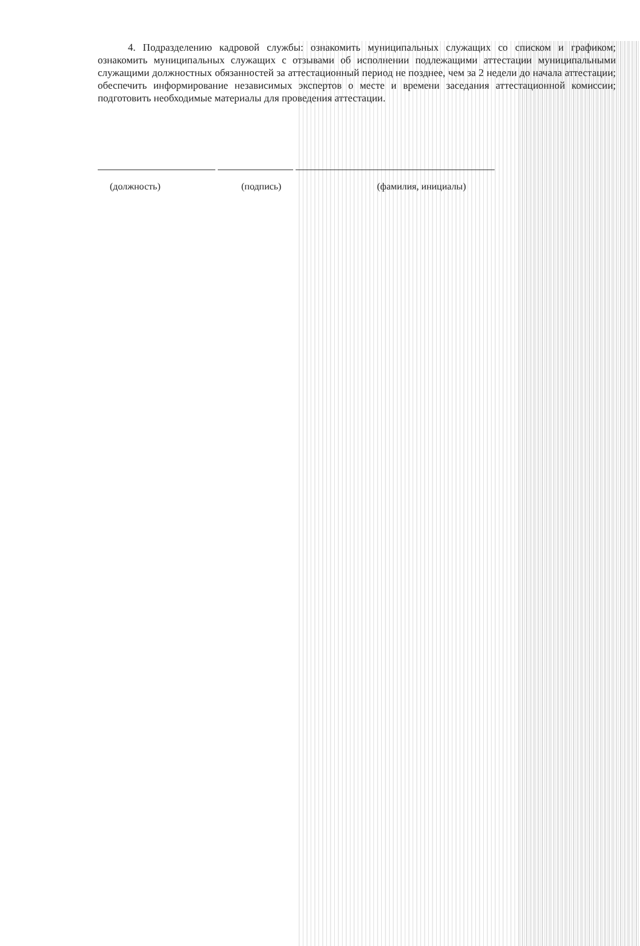4. Подразделению кадровой службы: ознакомить муниципальных служащих со списком и графиком; ознакомить муниципальных служащих с отзывами об исполнении подлежащими аттестации муниципальными служащими должностных обязанностей за аттестационный период не позднее, чем за 2 недели до начала аттестации; обеспечить информирование независимых экспертов о месте и времени заседания аттестационной комиссии; подготовить необходимые материалы для проведения аттестации.
(должность) (подпись) (фамилия, инициалы)